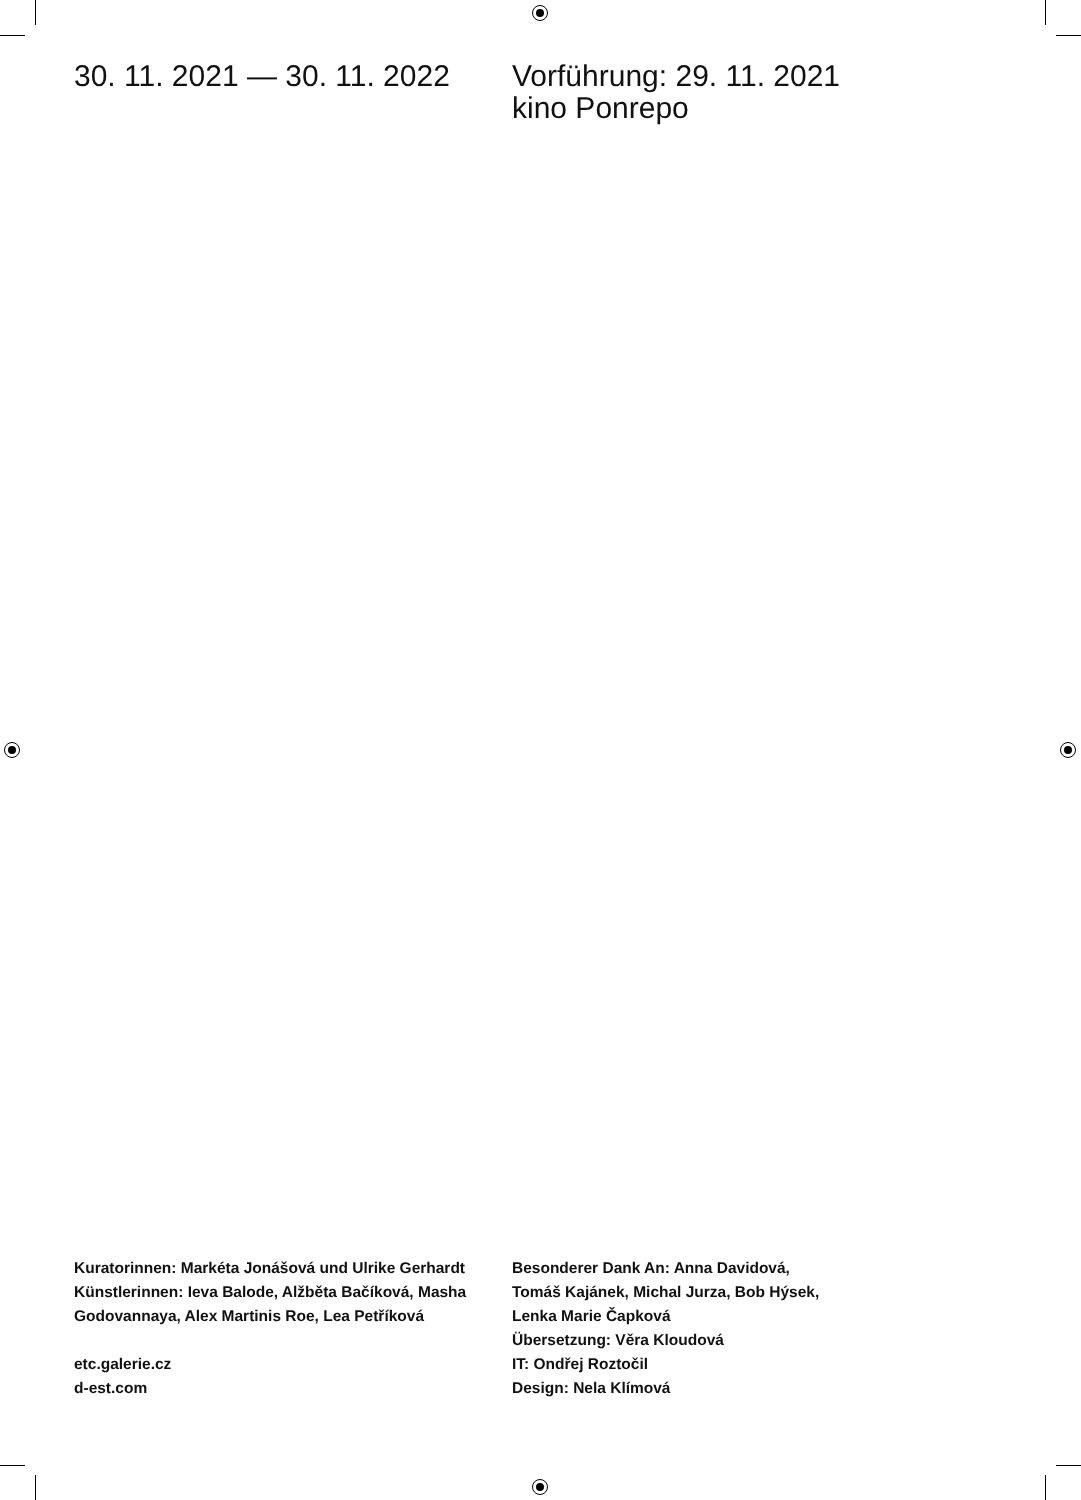30. 11. 2021 — 30. 11. 2022
Vorführung: 29. 11. 2021
kino Ponrepo
Kuratorinnen: Markéta Jonášová und Ulrike Gerhardt
Künstlerinnen: Ieva Balode, Alžběta Bačíková, Masha Godovannaya, Alex Martinis Roe, Lea Petříková
etc.galerie.cz
d-est.com
Besonderer Dank An: Anna Davidová,
Tomáš Kajánek, Michal Jurza, Bob Hýsek,
Lenka Marie Čapková
Übersetzung: Věra Kloudová
IT: Ondřej Roztočil
Design: Nela Klímová